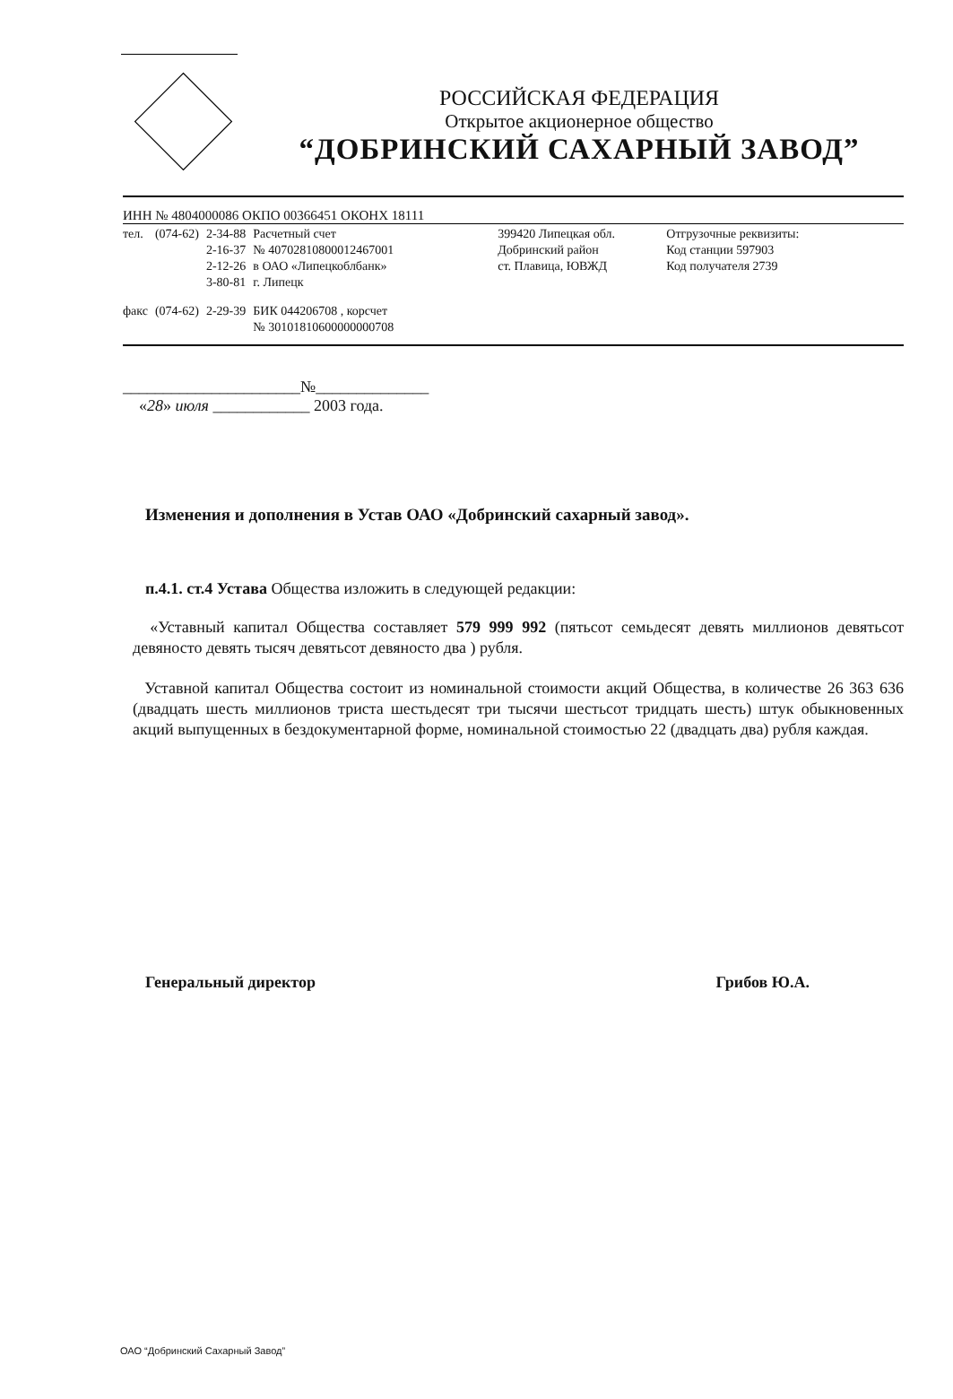РОССИЙСКАЯ ФЕДЕРАЦИЯ
Открытое акционерное общество
“ДОБРИНСКИЙ САХАРНЫЙ ЗАВОД”
ИНН № 4804000086 ОКПО 00366451 ОКОНХ 18111
| тел. | (074-62) | 2-34-88 2-16-37 2-12-26 3-80-81 | Расчетный счет № 40702810800012467001 в ОАО «Липецкоблбанк» г. Липецк | 399420 Липецкая обл. Добринский район ст. Плавица, ЮВЖД | Отгрузочные реквизиты: Код станции 597903 Код получателя 2739 |
| факс | (074-62) | 2-29-39 | БИК 044206708 , корсчет № 30101810600000000708 | | |
______________________№______________
«28» июля ____________ 2003 года.
Изменения и дополнения в Устав ОАО «Добринский сахарный завод».
п.4.1. ст.4 Устава Общества изложить в следующей редакции:
«Уставный капитал Общества составляет 579 999 992 (пятьсот семьдесят девять миллионов девятьсот девяносто девять тысяч девятьсот девяносто два ) рубля.
Уставной капитал Общества состоит из номинальной стоимости акций Общества, в количестве 26 363 636 (двадцать шесть миллионов триста шестьдесят три тысячи шестьсот тридцать шесть) штук обыкновенных акций выпущенных в бездокументарной форме, номинальной стоимостью 22 (двадцать два) рубля каждая.
Генеральный директор Грибов Ю.А.
ОАО “Добринский Сахарный Завод”